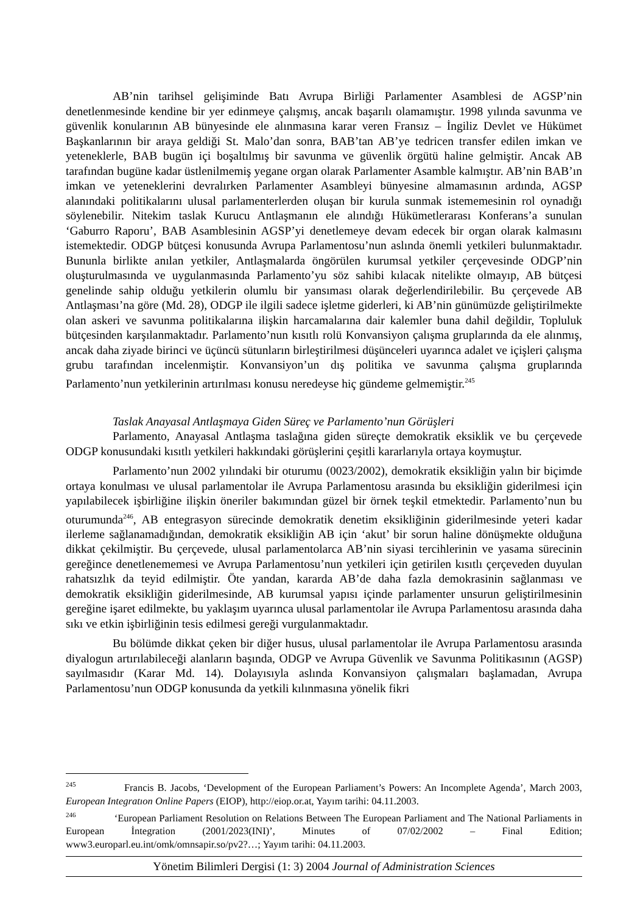AB’nin tarihsel gelişiminde Batı Avrupa Birliği Parlamenter Asamblesi de AGSP’nin denetlenmesinde kendine bir yer edinmeye çalışmış, ancak başarılı olamamıştır. 1998 yılında savunma ve güvenlik konularının AB bünyesinde ele alınmasına karar veren Fransız – İngiliz Devlet ve Hükümet Başkanlarının bir araya geldiği St. Malo’dan sonra, BAB’tan AB’ye tedricen transfer edilen imkan ve yeteneklerle, BAB bugün içi boşaltılmış bir savunma ve güvenlik örgütü haline gelmiştir. Ancak AB tarafından bugüne kadar üstlenilmemiş yegane organ olarak Parlamenter Asamble kalmıştır. AB’nin BAB’ın imkan ve yeteneklerini devralırken Parlamenter Asambleyi bünyesine almamasının ardında, AGSP alanındaki politikalarını ulusal parlamenterlerden oluşan bir kurula sunmak istememesinin rol oynadığı söylenebilir. Nitekim taslak Kurucu Antlaşmanın ele alındığı Hükümetlerarası Konferans’a sunulan ‘Gaburro Raporu’, BAB Asamblesinin AGSP’yi denetlemeye devam edecek bir organ olarak kalmasını istemektedir. ODGP bütçesi konusunda Avrupa Parlamentosu’nun aslında önemli yetkileri bulunmaktadır. Bununla birlikte anılan yetkiler, Antlaşmalarda öngörülen kurumsal yetkiler çerçevesinde ODGP’nin oluşturulmasında ve uygulanmasında Parlamento’yu söz sahibi kılacak nitelikte olmayıp, AB bütçesi genelinde sahip olduğu yetkilerin olumlu bir yansıması olarak değerlendirilebilir. Bu çerçevede AB Antlaşması’na göre (Md. 28), ODGP ile ilgili sadece işletme giderleri, ki AB’nin günümüzde geliştirilmekte olan askeri ve savunma politikalarına ilişkin harcamalarına dair kalemler buna dahil değildir, Topluluk bütçesinden karşılanmaktadır. Parlamento’nun kısıtlı rolü Konvansiyon çalışma gruplarında da ele alınmış, ancak daha ziyade birinci ve üçüncü sütunların birleştirilmesi düşünceleri uyarınca adalet ve içişleri çalışma grubu tarafından incelenmiştir. Konvansiyon’un dış politika ve savunma çalışma gruplarında Parlamento’nun yetkilerinin artırılması konusu neredeyse hiç gündeme gelmemiştir.<sup>245</sup>
Taslak Anayasal Antlaşmaya Giden Süreç ve Parlamento’nun Görüşleri
Parlamento, Anayasal Antlaşma taslağına giden süreçte demokratik eksiklik ve bu çerçevede ODGP konusundaki kısıtlı yetkileri hakkındaki görüşlerini çeşitli kararlarıyla ortaya koymuştur.
Parlamento’nun 2002 yılındaki bir oturumu (0023/2002), demokratik eksikliğin yalın bir biçimde ortaya konulması ve ulusal parlamentolar ile Avrupa Parlamentosu arasında bu eksikliğin giderilmesi için yapılabilecek işbirliğine ilişkin öneriler bakımından güzel bir örnek teşkil etmektedir. Parlamento’nun bu oturumunda<sup>246</sup>, AB entegrasyon sürecinde demokratik denetim eksikliğinin giderilmesinde yeteri kadar ilerleme sağlanamadığından, demokratik eksikliğin AB için ‘akut’ bir sorun haline dönüşmekte olduğuna dikkat çekilmiştir. Bu çerçevede, ulusal parlamentolarca AB’nin siyasi tercihlerinin ve yasama sürecinin gereğince denetlenememesi ve Avrupa Parlamentosu’nun yetkileri için getirilen kısıtlı çerçeveden duyulan rahatsızlık da teyid edilmiştir. Öte yandan, kararda AB’de daha fazla demokrasinin sağlanması ve demokratik eksikliğin giderilmesinde, AB kurumsal yapısı içinde parlamenter unsurun geliştirilmesinin gereğine işaret edilmekte, bu yaklaşım uyarınca ulusal parlamentolar ile Avrupa Parlamentosu arasında daha sıkı ve etkin işbirliğinin tesis edilmesi gereği vurgulanmaktadır.
Bu bölümde dikkat çeken bir diğer husus, ulusal parlamentolar ile Avrupa Parlamentosu arasında diyalogun artırılabileceği alanların başında, ODGP ve Avrupa Güvenlik ve Savunma Politikasının (AGSP) sayılmasıdır (Karar Md. 14). Dolayısıyla aslında Konvansiyon çalışmaları başlamadan, Avrupa Parlamentosu’nun ODGP konusunda da yetkili kılınmasına yönelik fikri
<sup>245</sup> Francis B. Jacobs, ‘Development of the European Parliament’s Powers: An Incomplete Agenda’, March 2003, European Integratıon Online Papers (EIOP), http://eiop.or.at, Yayım tarihi: 04.11.2003.
<sup>246</sup> ‘European Parliament Resolution on Relations Between The European Parliament and The National Parliaments in European İntegration (2001/2023(INI)’, Minutes of 07/02/2002 – Final Edition; www3.europarl.eu.int/omk/omnsapir.so/pv2?…; Yayım tarihi: 04.11.2003.
Yönetim Bilimleri Dergisi (1: 3) 2004 Journal of Administration Sciences